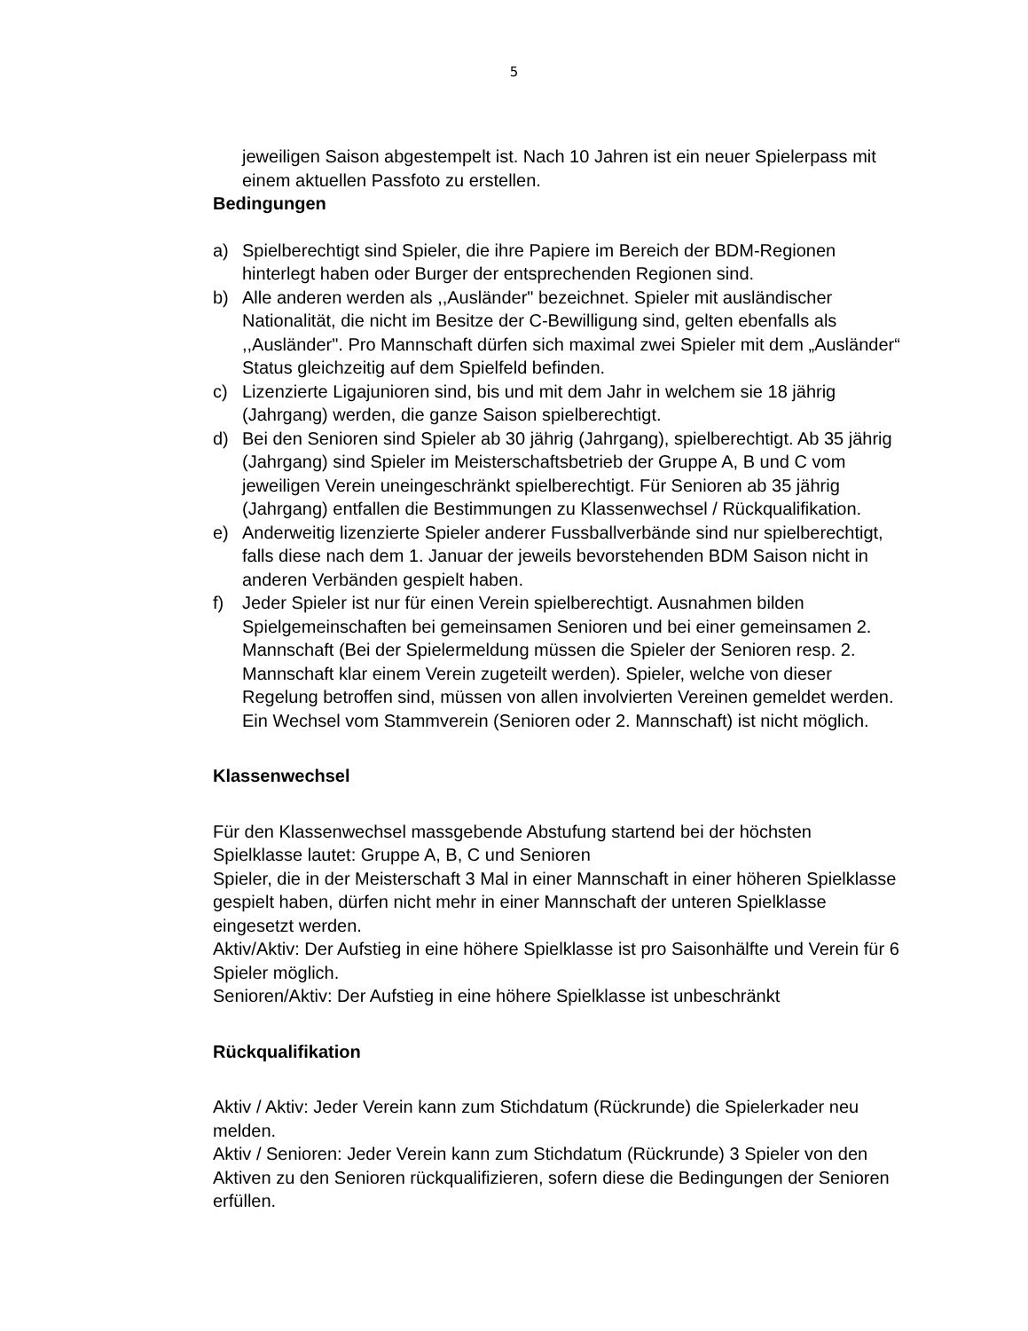5
jeweiligen Saison abgestempelt ist. Nach 10 Jahren ist ein neuer Spielerpass mit einem aktuellen Passfoto zu erstellen.
Bedingungen
a) Spielberechtigt sind Spieler, die ihre Papiere im Bereich der BDM-Regionen hinterlegt haben oder Burger der entsprechenden Regionen sind.
b) Alle anderen werden als ,,Ausländer" bezeichnet. Spieler mit ausländischer Nationalität, die nicht im Besitze der C-Bewilligung sind, gelten ebenfalls als ,,Ausländer". Pro Mannschaft dürfen sich maximal zwei Spieler mit dem „Ausländer“ Status gleichzeitig auf dem Spielfeld befinden.
c) Lizenzierte Ligajunioren sind, bis und mit dem Jahr in welchem sie 18 jährig (Jahrgang) werden, die ganze Saison spielberechtigt.
d) Bei den Senioren sind Spieler ab 30 jährig (Jahrgang), spielberechtigt. Ab 35 jährig (Jahrgang) sind Spieler im Meisterschaftsbetrieb der Gruppe A, B und C vom jeweiligen Verein uneingeschränkt spielberechtigt. Für Senioren ab 35 jährig (Jahrgang) entfallen die Bestimmungen zu Klassenwechsel / Rückqualifikation.
e) Anderweitig lizenzierte Spieler anderer Fussballverbände sind nur spielberechtigt, falls diese nach dem 1. Januar der jeweils bevorstehenden BDM Saison nicht in anderen Verbänden gespielt haben.
f) Jeder Spieler ist nur für einen Verein spielberechtigt. Ausnahmen bilden Spielgemeinschaften bei gemeinsamen Senioren und bei einer gemeinsamen 2. Mannschaft (Bei der Spielermeldung müssen die Spieler der Senioren resp. 2. Mannschaft klar einem Verein zugeteilt werden). Spieler, welche von dieser Regelung betroffen sind, müssen von allen involvierten Vereinen gemeldet werden. Ein Wechsel vom Stammverein (Senioren oder 2. Mannschaft) ist nicht möglich.
Klassenwechsel
Für den Klassenwechsel massgebende Abstufung startend bei der höchsten Spielklasse lautet: Gruppe A, B, C und Senioren
Spieler, die in der Meisterschaft 3 Mal in einer Mannschaft in einer höheren Spielklasse gespielt haben, dürfen nicht mehr in einer Mannschaft der unteren Spielklasse eingesetzt werden.
Aktiv/Aktiv: Der Aufstieg in eine höhere Spielklasse ist pro Saisonhälfte und Verein für 6 Spieler möglich.
Senioren/Aktiv: Der Aufstieg in eine höhere Spielklasse ist unbeschränkt
Rückqualifikation
Aktiv / Aktiv: Jeder Verein kann zum Stichdatum (Rückrunde) die Spielerkader neu melden.
Aktiv / Senioren: Jeder Verein kann zum Stichdatum (Rückrunde) 3 Spieler von den Aktiven zu den Senioren rückqualifizieren, sofern diese die Bedingungen der Senioren erfüllen.